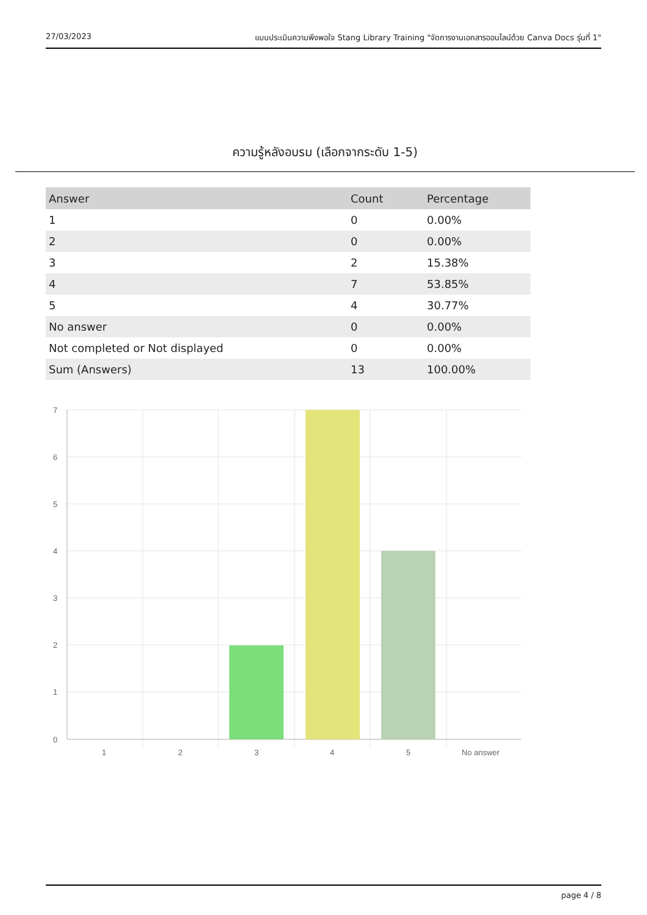27/03/2023 แบบประเมินความพึงพอใจ Stang Library Training "จัดการงานเอกสารออนไลน์ด้วย Canva Docs รุ่นที่ 1"
ความรู้หลังอบรม (เลือกจากระดับ 1-5)
| Answer | Count | Percentage |
| --- | --- | --- |
| 1 | 0 | 0.00% |
| 2 | 0 | 0.00% |
| 3 | 2 | 15.38% |
| 4 | 7 | 53.85% |
| 5 | 4 | 30.77% |
| No answer | 0 | 0.00% |
| Not completed or Not displayed | 0 | 0.00% |
| Sum (Answers) | 13 | 100.00% |
7
6
5
4
3
2
1
0
1
2
3
4
5
No answer
page 4 / 8